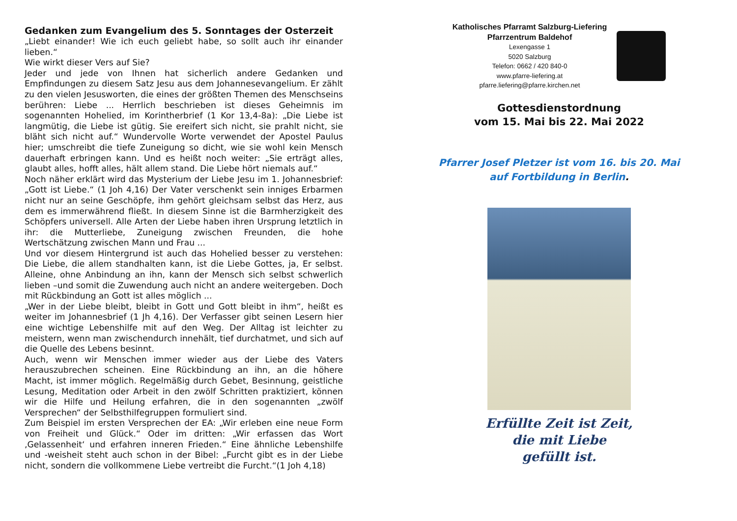Gedanken zum Evangelium des 5. Sonntages der Osterzeit
„Liebt einander! Wie ich euch geliebt habe, so sollt auch ihr einander lieben.“
Wie wirkt dieser Vers auf Sie?
Jeder und jede von Ihnen hat sicherlich andere Gedanken und Empfindungen zu diesem Satz Jesu aus dem Johannesevangelium. Er zählt zu den vielen Jesusworten, die eines der größten Themen des Menschseins berühren: Liebe ... Herrlich beschrieben ist dieses Geheimnis im sogenannten Hohelied, im Korintherbrief (1 Kor 13,4-8a): „Die Liebe ist langmütig, die Liebe ist gütig. Sie ereifert sich nicht, sie prahlt nicht, sie bläht sich nicht auf.“ Wundervolle Worte verwendet der Apostel Paulus hier; umschreibt die tiefe Zuneigung so dicht, wie sie wohl kein Mensch dauerhaft erbringen kann. Und es heißt noch weiter: „Sie erträgt alles, glaubt alles, hofft alles, hält allem stand. Die Liebe hört niemals auf.“
Noch näher erklärt wird das Mysterium der Liebe Jesu im 1. Johannesbrief: „Gott ist Liebe.“ (1 Joh 4,16) Der Vater verschenkt sein inniges Erbarmen nicht nur an seine Geschöpfe, ihm gehört gleichsam selbst das Herz, aus dem es immerwährend fließt. In diesem Sinne ist die Barmherzigkeit des Schöpfers universell. Alle Arten der Liebe haben ihren Ursprung letztlich in ihr: die Mutterliebe, Zuneigung zwischen Freunden, die hohe Wertschätzung zwischen Mann und Frau ...
Und vor diesem Hintergrund ist auch das Hohelied besser zu verstehen: Die Liebe, die allem standhalten kann, ist die Liebe Gottes, ja, Er selbst. Alleine, ohne Anbindung an ihn, kann der Mensch sich selbst schwerlich lieben –und somit die Zuwendung auch nicht an andere weitergeben. Doch mit Rückbindung an Gott ist alles möglich ...
„Wer in der Liebe bleibt, bleibt in Gott und Gott bleibt in ihm“, heißt es weiter im Johannesbrief (1 Jh 4,16). Der Verfasser gibt seinen Lesern hier eine wichtige Lebenshilfe mit auf den Weg. Der Alltag ist leichter zu meistern, wenn man zwischendurch innehält, tief durchatmet, und sich auf die Quelle des Lebens besinnt.
Auch, wenn wir Menschen immer wieder aus der Liebe des Vaters herauszubrechen scheinen. Eine Rückbindung an ihn, an die höhere Macht, ist immer möglich. Regelmäßig durch Gebet, Besinnung, geistliche Lesung, Meditation oder Arbeit in den zwölf Schritten praktiziert, können wir die Hilfe und Heilung erfahren, die in den sogenannten „zwölf Versprechen“ der Selbsthilfegruppen formuliert sind.
Zum Beispiel im ersten Versprechen der EA: „Wir erleben eine neue Form von Freiheit und Glück.“ Oder im dritten: „Wir erfassen das Wort ‚Gelassenheit‘ und erfahren inneren Frieden.“ Eine ähnliche Lebenshilfe und -weisheit steht auch schon in der Bibel: „Furcht gibt es in der Liebe nicht, sondern die vollkommene Liebe vertreibt die Furcht.“(1 Joh 4,18)
Katholisches Pfarramt Salzburg-Liefering
Pfarrzentrum Baldehof
Lexengasse 1
5020 Salzburg
Telefon: 0662 / 420 840-0
www.pfarre-liefering.at
pfarre.liefering@pfarre.kirchen.net
Gottesdienstordnung
vom 15. Mai bis 22. Mai 2022
Pfarrer Josef Pletzer ist vom 16. bis 20. Mai
auf Fortbildung in Berlin.
Erfüllte Zeit ist Zeit,
die mit Liebe
gefüllt ist.